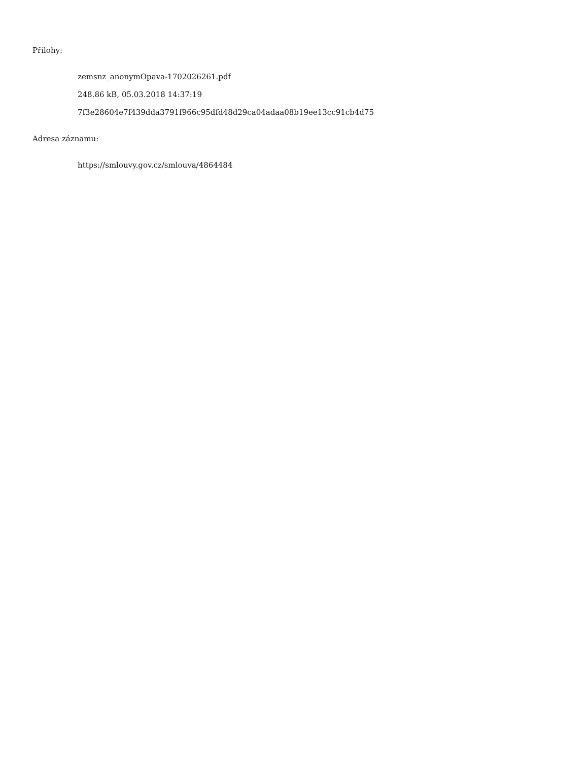Přílohy:
zemsnz_anonymOpava-1702026261.pdf
248.86 kB, 05.03.2018 14:37:19
7f3e28604e7f439dda3791f966c95dfd48d29ca04adaa08b19ee13cc91cb4d75
Adresa záznamu:
https://smlouvy.gov.cz/smlouva/4864484